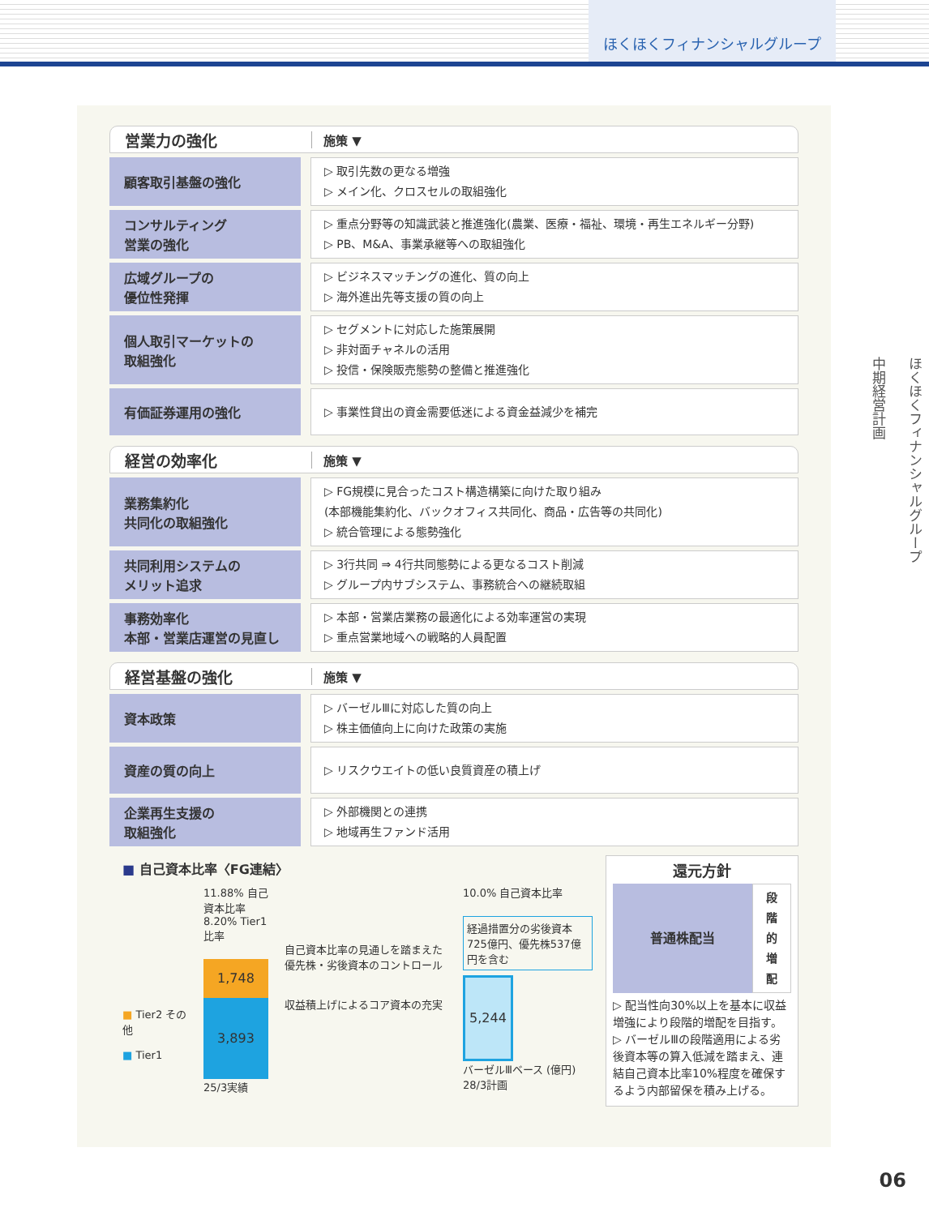ほくほくフィナンシャルグループ
ほくほくフィナンシャルグループ
中期経営計画
営業力の強化 施策 ▼
| 顧客取引基盤の強化 | | ▷ 取引先数の更なる増強 ▷ メイン化、クロスセルの取組強化 |
| コンサルティング 営業の強化 | | ▷ 重点分野等の知識武装と推進強化(農業、医療・福祉、環境・再生エネルギー分野) ▷ PB、M&A、事業承継等への取組強化 |
| 広域グループの 優位性発揮 | | ▷ ビジネスマッチングの進化、質の向上 ▷ 海外進出先等支援の質の向上 |
| 個人取引マーケットの 取組強化 | | ▷ セグメントに対応した施策展開 ▷ 非対面チャネルの活用 ▷ 投信・保険販売態勢の整備と推進強化 |
| 有価証券運用の強化 | | ▷ 事業性貸出の資金需要低迷による資金益減少を補完 |
経営の効率化 施策 ▼
| 業務集約化 共同化の取組強化 | | ▷ FG規模に見合ったコスト構造構築に向けた取り組み (本部機能集約化、バックオフィス共同化、商品・広告等の共同化) ▷ 統合管理による態勢強化 |
| 共同利用システムの メリット追求 | | ▷ 3行共同 ⇒ 4行共同態勢による更なるコスト削減 ▷ グループ内サブシステム、事務統合への継続取組 |
| 事務効率化 本部・営業店運営の見直し | | ▷ 本部・営業店業務の最適化による効率運営の実現 ▷ 重点営業地域への戦略的人員配置 |
経営基盤の強化 施策 ▼
| 資本政策 | | ▷ バーゼルⅢに対応した質の向上 ▷ 株主価値向上に向けた政策の実施 |
| 資産の質の向上 | | ▷ リスクウエイトの低い良質資産の積上げ |
| 企業再生支援の 取組強化 | | ▷ 外部機関との連携 ▷ 地域再生ファンド活用 |
■ 自己資本比率〈FG連結〉
■ Tier2 その他
■ Tier1
11.88% 自己資本比率
8.20% Tier1比率
1,748
3,893
25/3実績
自己資本比率の見通しを踏まえた優先株・劣後資本のコントロール
収益積上げによるコア資本の充実
10.0% 自己資本比率
経過措置分の劣後資本725億円、優先株537億円を含む
5,244
バーゼルⅢベース (億円)
28/3計画
還元方針
| 普通株配当 | 段階的増配 |
▷ 配当性向30%以上を基本に収益増強により段階的増配を目指す。
▷ バーゼルⅢの段階適用による劣後資本等の算入低減を踏まえ、連結自己資本比率10%程度を確保するよう内部留保を積み上げる。
06